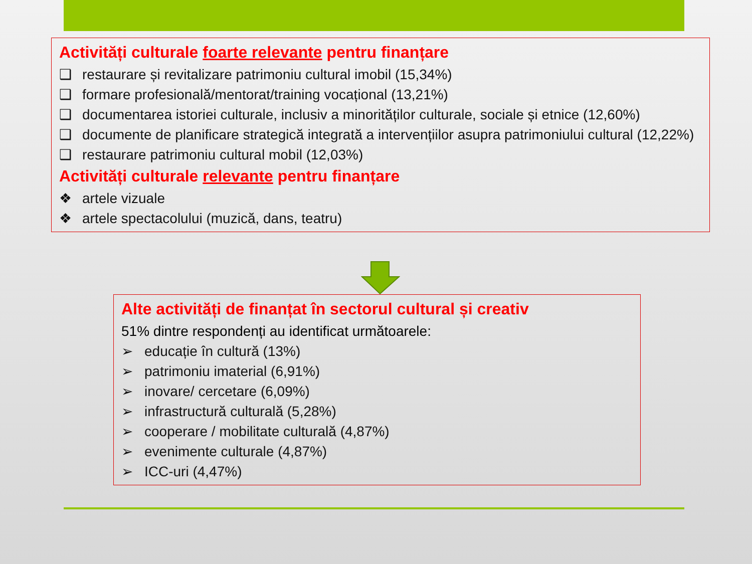Activități culturale foarte relevante pentru finanțare
❑ restaurare și revitalizare patrimoniu cultural imobil (15,34%)
❑ formare profesională/mentorat/training vocațional (13,21%)
❑ documentarea istoriei culturale, inclusiv a minorităților culturale, sociale și etnice (12,60%)
❑ documente de planificare strategică integrată a intervențiilor asupra patrimoniului cultural (12,22%)
❑ restaurare patrimoniu cultural mobil (12,03%)
Activități culturale relevante pentru finanțare
❖ artele vizuale
❖ artele spectacolului (muzică, dans, teatru)
Alte activități de finanțat în sectorul cultural și creativ
51% dintre respondenți au identificat următoarele:
➢ educație în cultură (13%)
➢ patrimoniu imaterial (6,91%)
➢ inovare/ cercetare (6,09%)
➢ infrastructură culturală (5,28%)
➢ cooperare / mobilitate culturală (4,87%)
➢ evenimente culturale (4,87%)
➢ ICC-uri (4,47%)